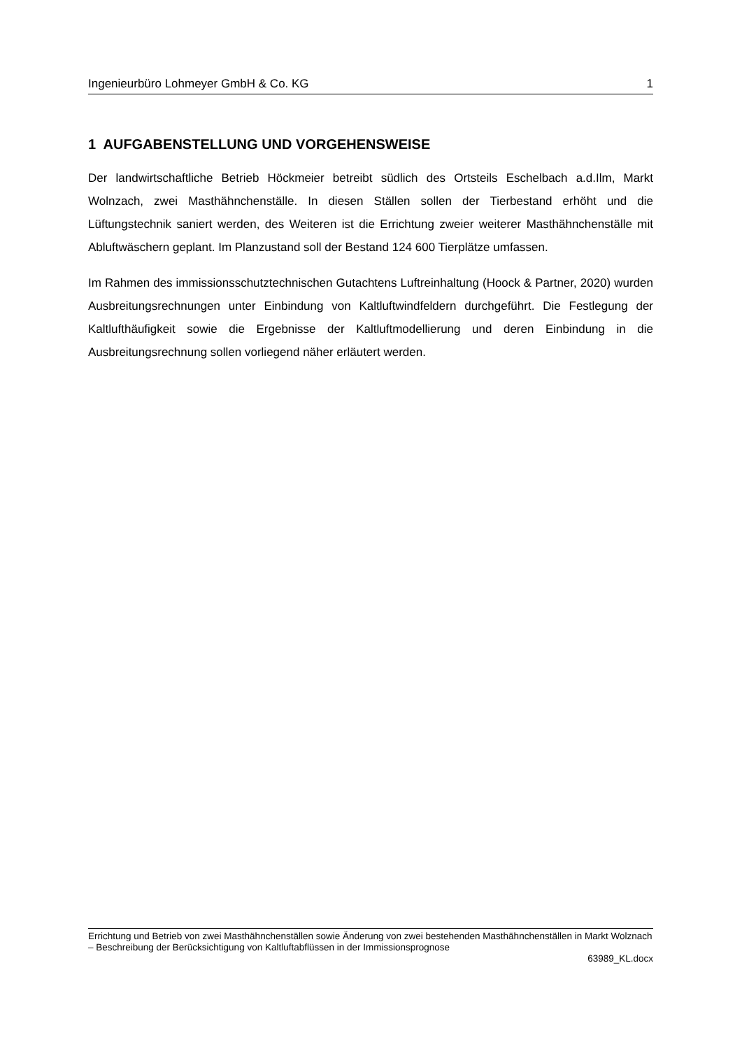Ingenieurbüro Lohmeyer GmbH & Co. KG 1
1 AUFGABENSTELLUNG UND VORGEHENSWEISE
Der landwirtschaftliche Betrieb Höckmeier betreibt südlich des Ortsteils Eschelbach a.d.Ilm, Markt Wolnzach, zwei Masthähnchenställe. In diesen Ställen sollen der Tierbestand erhöht und die Lüftungstechnik saniert werden, des Weiteren ist die Errichtung zweier weiterer Masthähnchenställe mit Abluftwäschern geplant. Im Planzustand soll der Bestand 124 600 Tierplätze umfassen.
Im Rahmen des immissionsschutztechnischen Gutachtens Luftreinhaltung (Hoock & Partner, 2020) wurden Ausbreitungsrechnungen unter Einbindung von Kaltluftwindfeldern durchgeführt. Die Festlegung der Kaltlufthäufigkeit sowie die Ergebnisse der Kaltluftmodellierung und deren Einbindung in die Ausbreitungsrechnung sollen vorliegend näher erläutert werden.
Errichtung und Betrieb von zwei Masthähnchenställen sowie Änderung von zwei bestehenden Masthähnchenställen in Markt Wolznach – Beschreibung der Berücksichtigung von Kaltluftabflüssen in der Immissionsprognose
63989_KL.docx